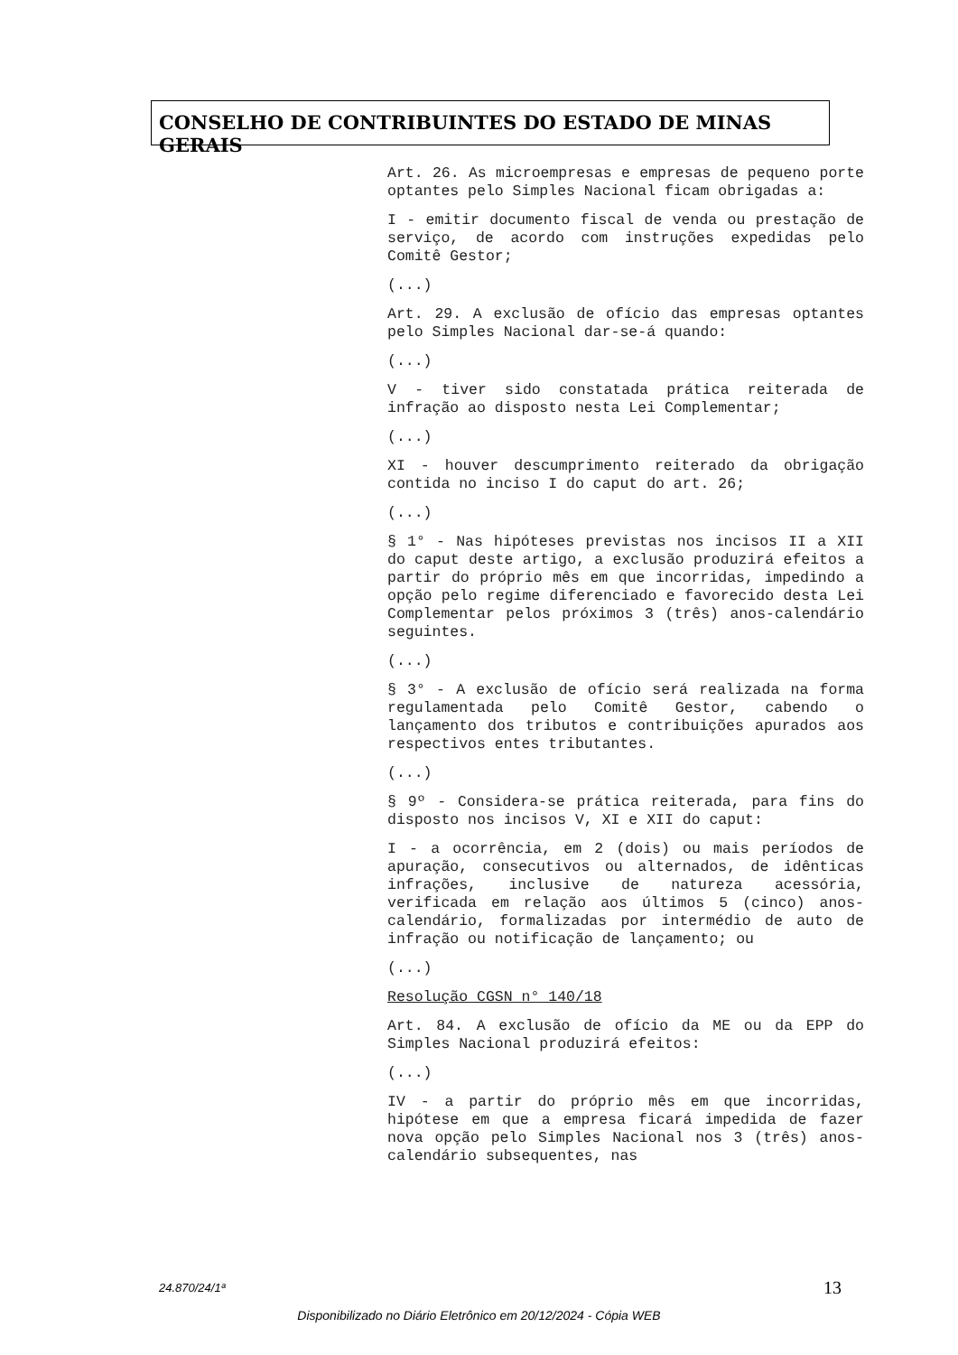CONSELHO DE CONTRIBUINTES DO ESTADO DE MINAS GERAIS
Art. 26. As microempresas e empresas de pequeno porte optantes pelo Simples Nacional ficam obrigadas a:
I - emitir documento fiscal de venda ou prestação de serviço, de acordo com instruções expedidas pelo Comitê Gestor;
(...)
Art. 29. A exclusão de ofício das empresas optantes pelo Simples Nacional dar-se-á quando:
(...)
V - tiver sido constatada prática reiterada de infração ao disposto nesta Lei Complementar;
(...)
XI - houver descumprimento reiterado da obrigação contida no inciso I do caput do art. 26;
(...)
§ 1° - Nas hipóteses previstas nos incisos II a XII do caput deste artigo, a exclusão produzirá efeitos a partir do próprio mês em que incorridas, impedindo a opção pelo regime diferenciado e favorecido desta Lei Complementar pelos próximos 3 (três) anos-calendário seguintes.
(...)
§ 3° - A exclusão de ofício será realizada na forma regulamentada pelo Comitê Gestor, cabendo o lançamento dos tributos e contribuições apurados aos respectivos entes tributantes.
(...)
§ 9º - Considera-se prática reiterada, para fins do disposto nos incisos V, XI e XII do caput:
I - a ocorrência, em 2 (dois) ou mais períodos de apuração, consecutivos ou alternados, de idênticas infrações, inclusive de natureza acessória, verificada em relação aos últimos 5 (cinco) anos-calendário, formalizadas por intermédio de auto de infração ou notificação de lançamento; ou
(...)
Resolução CGSN n° 140/18
Art. 84. A exclusão de ofício da ME ou da EPP do Simples Nacional produzirá efeitos:
(...)
IV - a partir do próprio mês em que incorridas, hipótese em que a empresa ficará impedida de fazer nova opção pelo Simples Nacional nos 3 (três) anos-calendário subsequentes, nas
24.870/24/1ª 13
Disponibilizado no Diário Eletrônico em 20/12/2024 - Cópia WEB